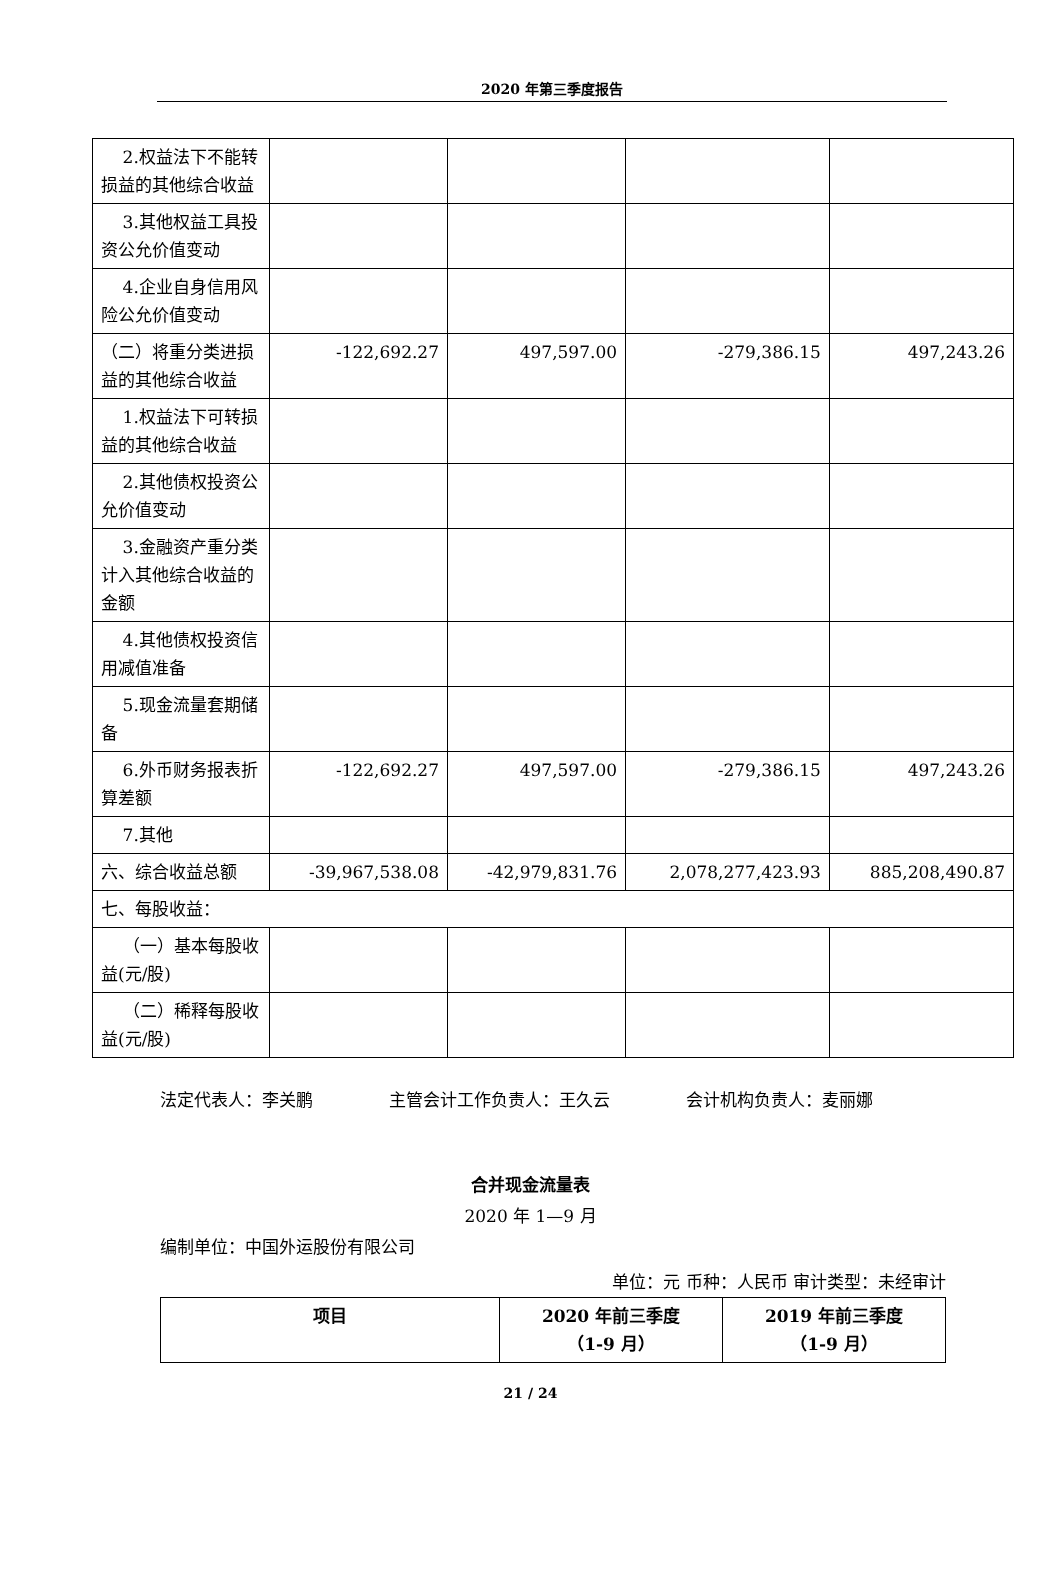2020 年第三季度报告
| 2.权益法下不能转损益的其他综合收益 | | | | |
| 3.其他权益工具投资公允价值变动 | | | | |
| 4.企业自身信用风险公允价值变动 | | | | |
| （二）将重分类进损益的其他综合收益 | -122,692.27 | 497,597.00 | -279,386.15 | 497,243.26 |
| 1.权益法下可转损益的其他综合收益 | | | | |
| 2.其他债权投资公允价值变动 | | | | |
| 3.金融资产重分类计入其他综合收益的金额 | | | | |
| 4.其他债权投资信用减值准备 | | | | |
| 5.现金流量套期储备 | | | | |
| 6.外币财务报表折算差额 | -122,692.27 | 497,597.00 | -279,386.15 | 497,243.26 |
| 7.其他 | | | | |
| 六、综合收益总额 | -39,967,538.08 | -42,979,831.76 | 2,078,277,423.93 | 885,208,490.87 |
| 七、每股收益： | | | | |
| （一）基本每股收益(元/股) | | | | |
| （二）稀释每股收益(元/股) | | | | |
法定代表人：李关鹏 主管会计工作负责人：王久云 会计机构负责人：麦丽娜
合并现金流量表
2020 年 1—9 月
编制单位：中国外运股份有限公司
单位：元 币种：人民币 审计类型：未经审计
| 项目 | 2020 年前三季度 （1-9 月） | 2019 年前三季度 （1-9 月） |
| --- | --- | --- |
21 / 24